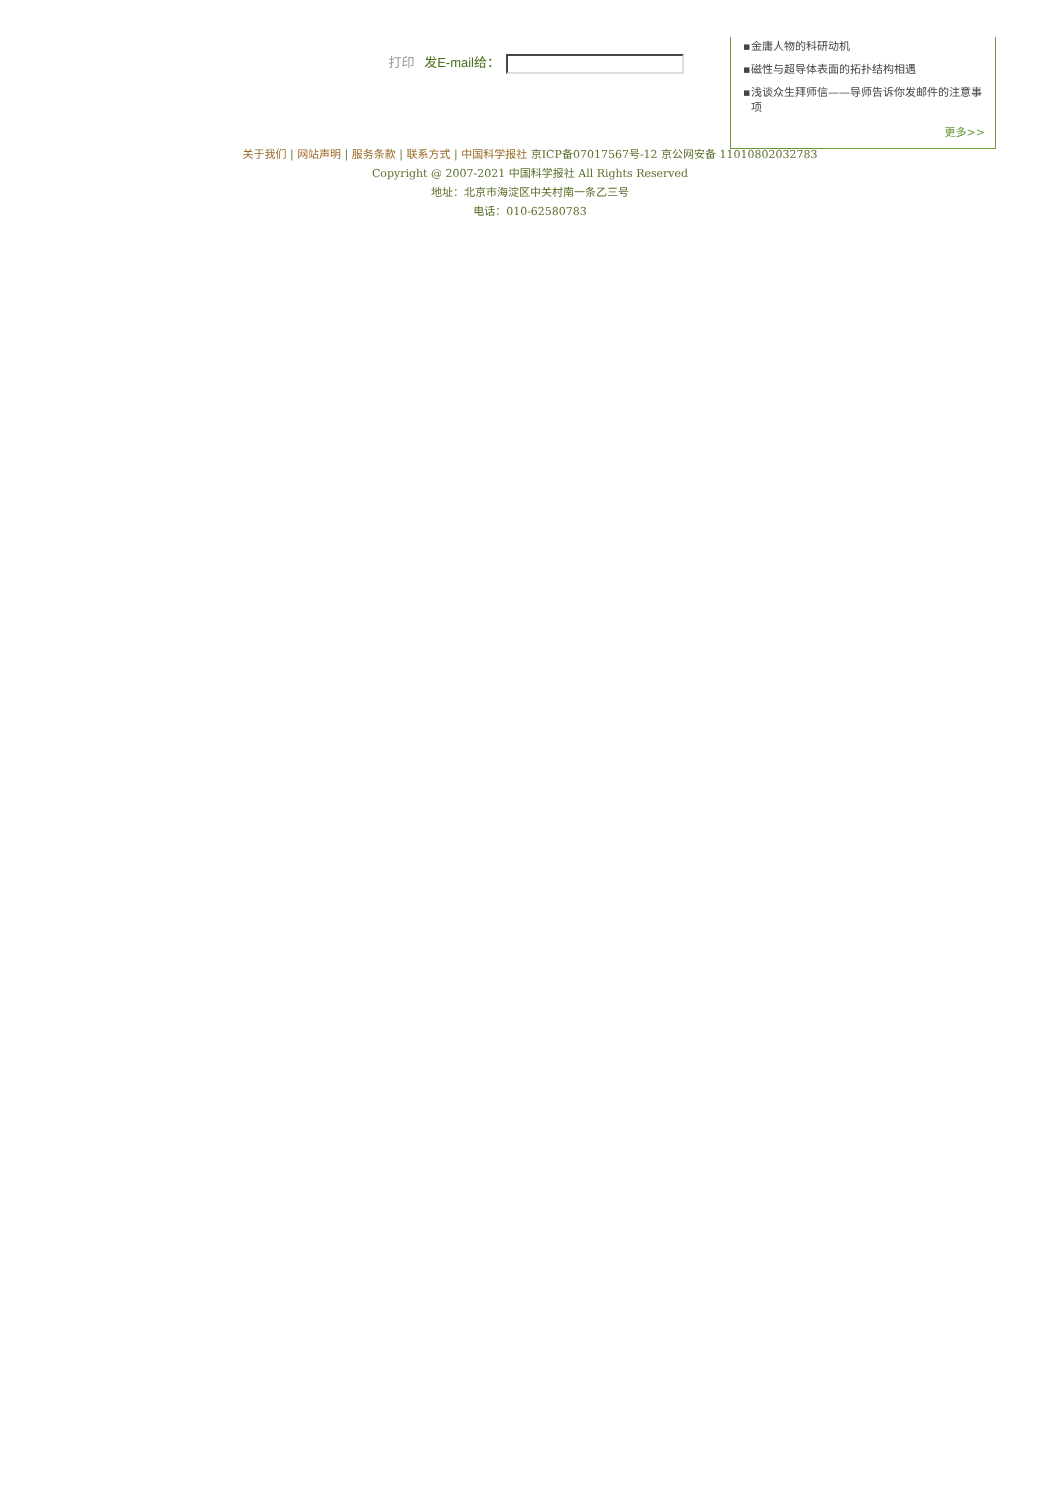打印 发E-mail给：
▪ 金庸人物的科研动机
▪ 磁性与超导体表面的拓扑结构相遇
▪ 浅谈众生拜师信——导师告诉你发邮件的注意事项
更多>>
关于我们 | 网站声明 | 服务条款 | 联系方式 | 中国科学报社 京ICP备07017567号-12 京公网安备 11010802032783
Copyright @ 2007-2021 中国科学报社 All Rights Reserved
地址：北京市海淀区中关村南一条乙三号
电话：010-62580783